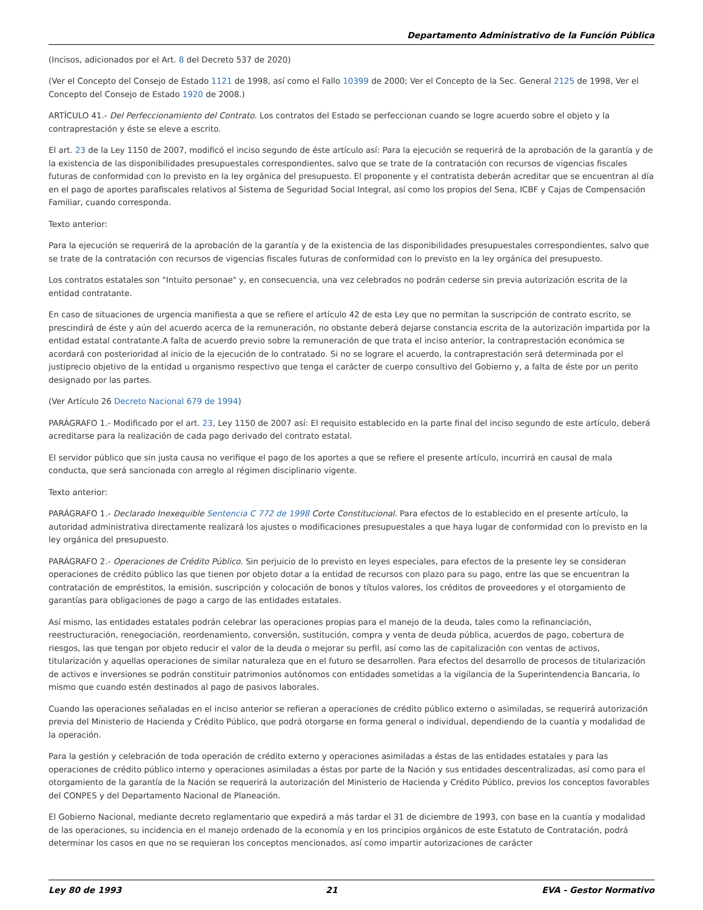Departamento Administrativo de la Función Pública
(Incisos, adicionados por el Art. 8 del Decreto 537 de 2020)
(Ver el Concepto del Consejo de Estado 1121 de 1998, así como el Fallo 10399 de 2000; Ver el Concepto de la Sec. General 2125 de 1998, Ver el Concepto del Consejo de Estado 1920 de 2008.)
ARTÍCULO 41.- Del Perfeccionamiento del Contrato. Los contratos del Estado se perfeccionan cuando se logre acuerdo sobre el objeto y la contraprestación y éste se eleve a escrito.
El art. 23 de la Ley 1150 de 2007, modificó el inciso segundo de éste artículo así: Para la ejecución se requerirá de la aprobación de la garantía y de la existencia de las disponibilidades presupuestales correspondientes, salvo que se trate de la contratación con recursos de vigencias fiscales futuras de conformidad con lo previsto en la ley orgánica del presupuesto. El proponente y el contratista deberán acreditar que se encuentran al día en el pago de aportes parafiscales relativos al Sistema de Seguridad Social Integral, así como los propios del Sena, ICBF y Cajas de Compensación Familiar, cuando corresponda.
Texto anterior:
Para la ejecución se requerirá de la aprobación de la garantía y de la existencia de las disponibilidades presupuestales correspondientes, salvo que se trate de la contratación con recursos de vigencias fiscales futuras de conformidad con lo previsto en la ley orgánica del presupuesto.
Los contratos estatales son "Intuito personae" y, en consecuencia, una vez celebrados no podrán cederse sin previa autorización escrita de la entidad contratante.
En caso de situaciones de urgencia manifiesta a que se refiere el artículo 42 de esta Ley que no permitan la suscripción de contrato escrito, se prescindirá de éste y aún del acuerdo acerca de la remuneración, no obstante deberá dejarse constancia escrita de la autorización impartida por la entidad estatal contratante.A falta de acuerdo previo sobre la remuneración de que trata el inciso anterior, la contraprestación económica se acordará con posterioridad al inicio de la ejecución de lo contratado. Si no se lograre el acuerdo, la contraprestación será determinada por el justiprecio objetivo de la entidad u organismo respectivo que tenga el carácter de cuerpo consultivo del Gobierno y, a falta de éste por un perito designado por las partes.
(Ver Artículo 26 Decreto Nacional 679 de 1994)
PARÁGRAFO 1.- Modificado por el art. 23, Ley 1150 de 2007 así: El requisito establecido en la parte final del inciso segundo de este artículo, deberá acreditarse para la realización de cada pago derivado del contrato estatal.
El servidor público que sin justa causa no verifique el pago de los aportes a que se refiere el presente artículo, incurrirá en causal de mala conducta, que será sancionada con arreglo al régimen disciplinario vigente.
Texto anterior:
PARÁGRAFO 1.- Declarado Inexequible Sentencia C 772 de 1998 Corte Constitucional. Para efectos de lo establecido en el presente artículo, la autoridad administrativa directamente realizará los ajustes o modificaciones presupuestales a que haya lugar de conformidad con lo previsto en la ley orgánica del presupuesto.
PARÁGRAFO 2.- Operaciones de Crédito Público. Sin perjuicio de lo previsto en leyes especiales, para efectos de la presente ley se consideran operaciones de crédito público las que tienen por objeto dotar a la entidad de recursos con plazo para su pago, entre las que se encuentran la contratación de empréstitos, la emisión, suscripción y colocación de bonos y títulos valores, los créditos de proveedores y el otorgamiento de garantías para obligaciones de pago a cargo de las entidades estatales.
Así mismo, las entidades estatales podrán celebrar las operaciones propias para el manejo de la deuda, tales como la refinanciación, reestructuración, renegociación, reordenamiento, conversión, sustitución, compra y venta de deuda pública, acuerdos de pago, cobertura de riesgos, las que tengan por objeto reducir el valor de la deuda o mejorar su perfil, así como las de capitalización con ventas de activos, titularización y aquellas operaciones de similar naturaleza que en el futuro se desarrollen. Para efectos del desarrollo de procesos de titularización de activos e inversiones se podrán constituir patrimonios autónomos con entidades sometidas a la vigilancia de la Superintendencia Bancaria, lo mismo que cuando estén destinados al pago de pasivos laborales.
Cuando las operaciones señaladas en el inciso anterior se refieran a operaciones de crédito público externo o asimiladas, se requerirá autorización previa del Ministerio de Hacienda y Crédito Público, que podrá otorgarse en forma general o individual, dependiendo de la cuantía y modalidad de la operación.
Para la gestión y celebración de toda operación de crédito externo y operaciones asimiladas a éstas de las entidades estatales y para las operaciones de crédito público interno y operaciones asimiladas a éstas por parte de la Nación y sus entidades descentralizadas, así como para el otorgamiento de la garantía de la Nación se requerirá la autorización del Ministerio de Hacienda y Crédito Público, previos los conceptos favorables del CONPES y del Departamento Nacional de Planeación.
El Gobierno Nacional, mediante decreto reglamentario que expedirá a más tardar el 31 de diciembre de 1993, con base en la cuantía y modalidad de las operaciones, su incidencia en el manejo ordenado de la economía y en los principios orgánicos de este Estatuto de Contratación, podrá determinar los casos en que no se requieran los conceptos mencionados, así como impartir autorizaciones de carácter
Ley 80 de 1993 21 EVA - Gestor Normativo